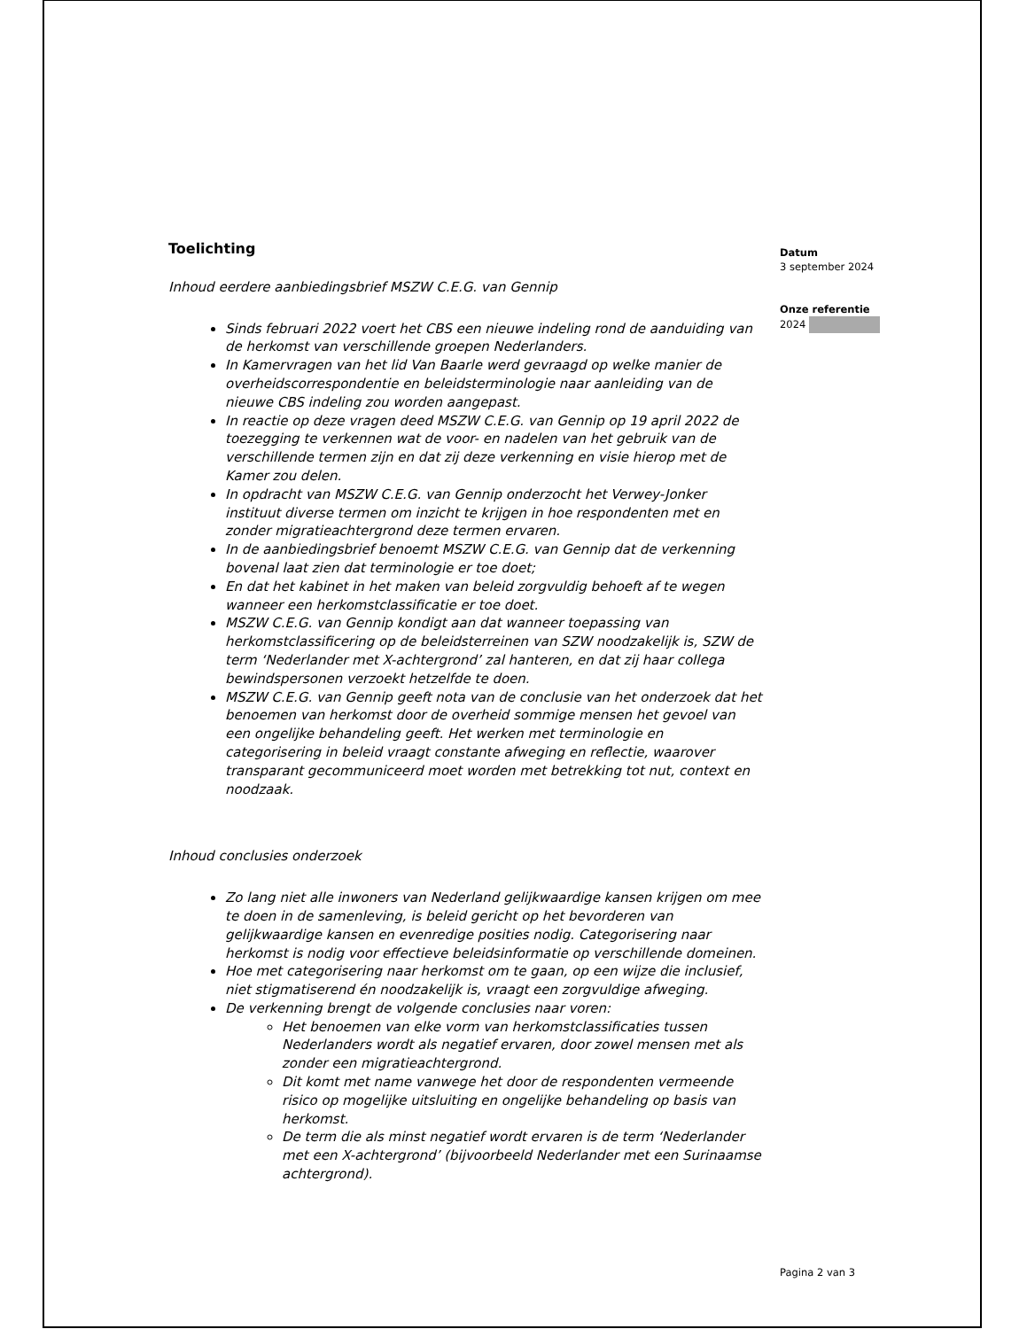Toelichting
Inhoud eerdere aanbiedingsbrief MSZW C.E.G. van Gennip
Sinds februari 2022 voert het CBS een nieuwe indeling rond de aanduiding van de herkomst van verschillende groepen Nederlanders.
In Kamervragen van het lid Van Baarle werd gevraagd op welke manier de overheidscorrespondentie en beleidsterminologie naar aanleiding van de nieuwe CBS indeling zou worden aangepast.
In reactie op deze vragen deed MSZW C.E.G. van Gennip op 19 april 2022 de toezegging te verkennen wat de voor- en nadelen van het gebruik van de verschillende termen zijn en dat zij deze verkenning en visie hierop met de Kamer zou delen.
In opdracht van MSZW C.E.G. van Gennip onderzocht het Verwey-Jonker instituut diverse termen om inzicht te krijgen in hoe respondenten met en zonder migratieachtergrond deze termen ervaren.
In de aanbiedingsbrief benoemt MSZW C.E.G. van Gennip dat de verkenning bovenal laat zien dat terminologie er toe doet;
En dat het kabinet in het maken van beleid zorgvuldig behoeft af te wegen wanneer een herkomstclassificatie er toe doet.
MSZW C.E.G. van Gennip kondigt aan dat wanneer toepassing van herkomstclassificering op de beleidsterreinen van SZW noodzakelijk is, SZW de term ‘Nederlander met X-achtergrond’ zal hanteren, en dat zij haar collega bewindspersonen verzoekt hetzelfde te doen.
MSZW C.E.G. van Gennip geeft nota van de conclusie van het onderzoek dat het benoemen van herkomst door de overheid sommige mensen het gevoel van een ongelijke behandeling geeft. Het werken met terminologie en categorisering in beleid vraagt constante afweging en reflectie, waarover transparant gecommuniceerd moet worden met betrekking tot nut, context en noodzaak.
Inhoud conclusies onderzoek
Zo lang niet alle inwoners van Nederland gelijkwaardige kansen krijgen om mee te doen in de samenleving, is beleid gericht op het bevorderen van gelijkwaardige kansen en evenredige posities nodig. Categorisering naar herkomst is nodig voor effectieve beleidsinformatie op verschillende domeinen.
Hoe met categorisering naar herkomst om te gaan, op een wijze die inclusief, niet stigmatiserend én noodzakelijk is, vraagt een zorgvuldige afweging.
De verkenning brengt de volgende conclusies naar voren:
Het benoemen van elke vorm van herkomstclassificaties tussen Nederlanders wordt als negatief ervaren, door zowel mensen met als zonder een migratieachtergrond.
Dit komt met name vanwege het door de respondenten vermeende risico op mogelijke uitsluiting en ongelijke behandeling op basis van herkomst.
De term die als minst negatief wordt ervaren is de term ‘Nederlander met een X-achtergrond’ (bijvoorbeeld Nederlander met een Surinaamse achtergrond).
Datum
3 september 2024
Onze referentie
2024
Pagina 2 van 3